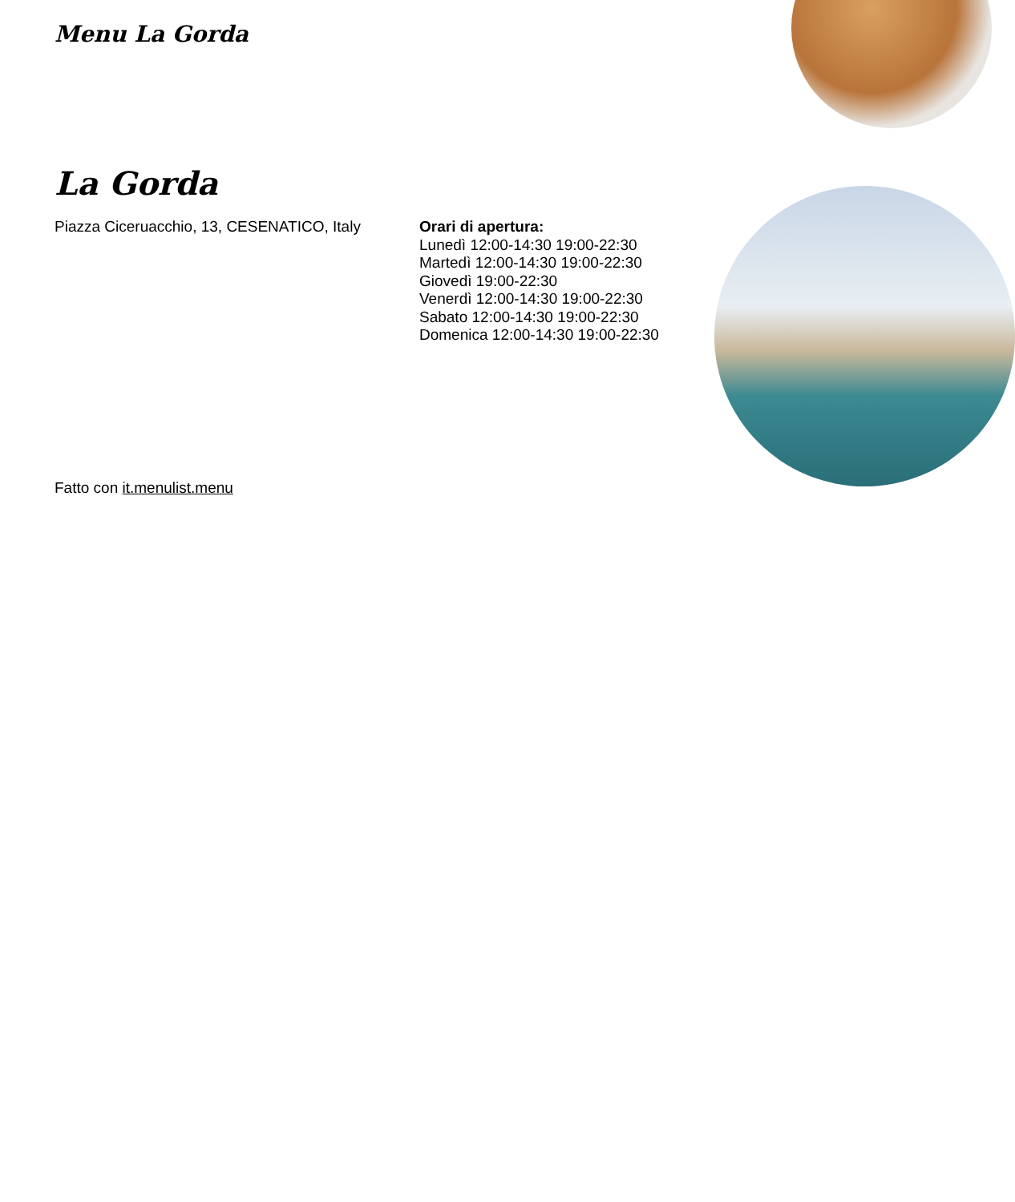Menu La Gorda
La Gorda
Piazza Ciceruacchio, 13, CESENATICO, Italy
Orari di apertura:
Lunedì 12:00-14:30 19:00-22:30
Martedì 12:00-14:30 19:00-22:30
Giovedì 19:00-22:30
Venerdì 12:00-14:30 19:00-22:30
Sabato 12:00-14:30 19:00-22:30
Domenica 12:00-14:30 19:00-22:30
Fatto con it.menulist.menu